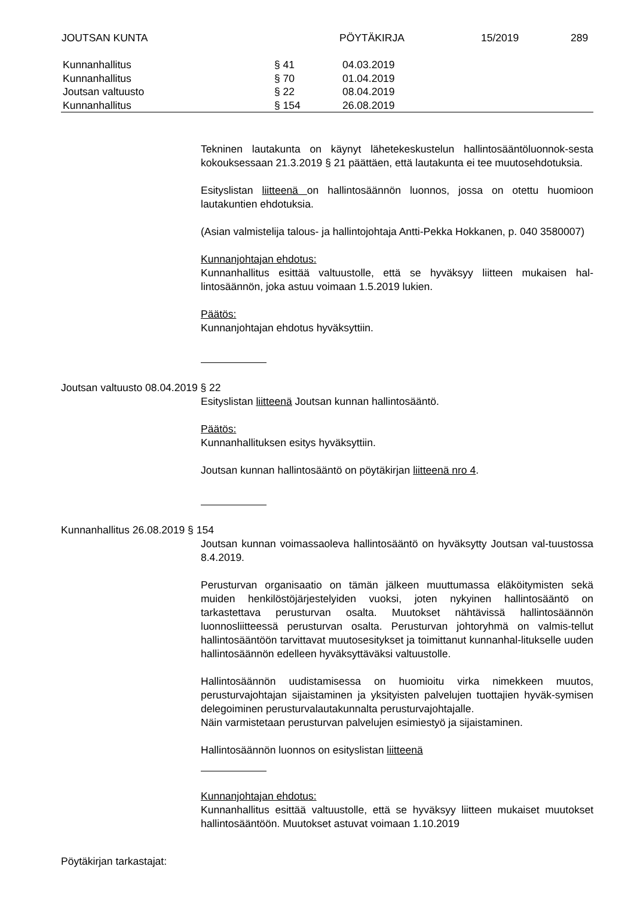JOUTSAN KUNTA PÖYTÄKIRJA 15/2019 289
| Kunnanhallitus | § 41 | 04.03.2019 |
| Kunnanhallitus | § 70 | 01.04.2019 |
| Joutsan valtuusto | § 22 | 08.04.2019 |
| Kunnanhallitus | § 154 | 26.08.2019 |
Tekninen lautakunta on käynyt lähetekeskustelun hallintosääntöluonnok-sesta kokouksessaan 21.3.2019 § 21 päättäen, että lautakunta ei tee muutosehdotuksia.
Esityslistan liitteenä on hallintosäännön luonnos, jossa on otettu huomioon lautakuntien ehdotuksia.
(Asian valmistelija talous- ja hallintojohtaja Antti-Pekka Hokkanen, p. 040 3580007)
Kunnanjohtajan ehdotus:
Kunnanhallitus esittää valtuustolle, että se hyväksyy liitteen mukaisen hal-lintosäännön, joka astuu voimaan 1.5.2019 lukien.
Päätös:
Kunnanjohtajan ehdotus hyväksyttiin.
Joutsan valtuusto 08.04.2019 § 22
Esityslistan liitteenä Joutsan kunnan hallintosääntö.
Päätös:
Kunnanhallituksen esitys hyväksyttiin.
Joutsan kunnan hallintosääntö on pöytäkirjan liitteenä nro 4.
Kunnanhallitus 26.08.2019 § 154
Joutsan kunnan voimassaoleva hallintosääntö on hyväksytty Joutsan val-tuustossa 8.4.2019.
Perusturvan organisaatio on tämän jälkeen muuttumassa eläköitymisten sekä muiden henkilöstöjärjestelyiden vuoksi, joten nykyinen hallintosääntö on tarkastettava perusturvan osalta. Muutokset nähtävissä hallintosäännön luonnosliitteessä perusturvan osalta. Perusturvan johtoryhmä on valmis-tellut hallintosääntöön tarvittavat muutosesitykset ja toimittanut kunnanhal-litukselle uuden hallintosäännön edelleen hyväksyttäväksi valtuustolle.
Hallintosäännön uudistamisessa on huomioitu virka nimekkeen muutos, perusturvajohtajan sijaistaminen ja yksityisten palvelujen tuottajien hyväk-symisen delegoiminen perusturvalautakunnalta perusturvajohtajalle.
Näin varmistetaan perusturvan palvelujen esimiestyö ja sijaistaminen.
Hallintosäännön luonnos on esityslistan liitteenä
Kunnanjohtajan ehdotus:
Kunnanhallitus esittää valtuustolle, että se hyväksyy liitteen mukaiset muutokset hallintosääntöön. Muutokset astuvat voimaan 1.10.2019
Pöytäkirjan tarkastajat: